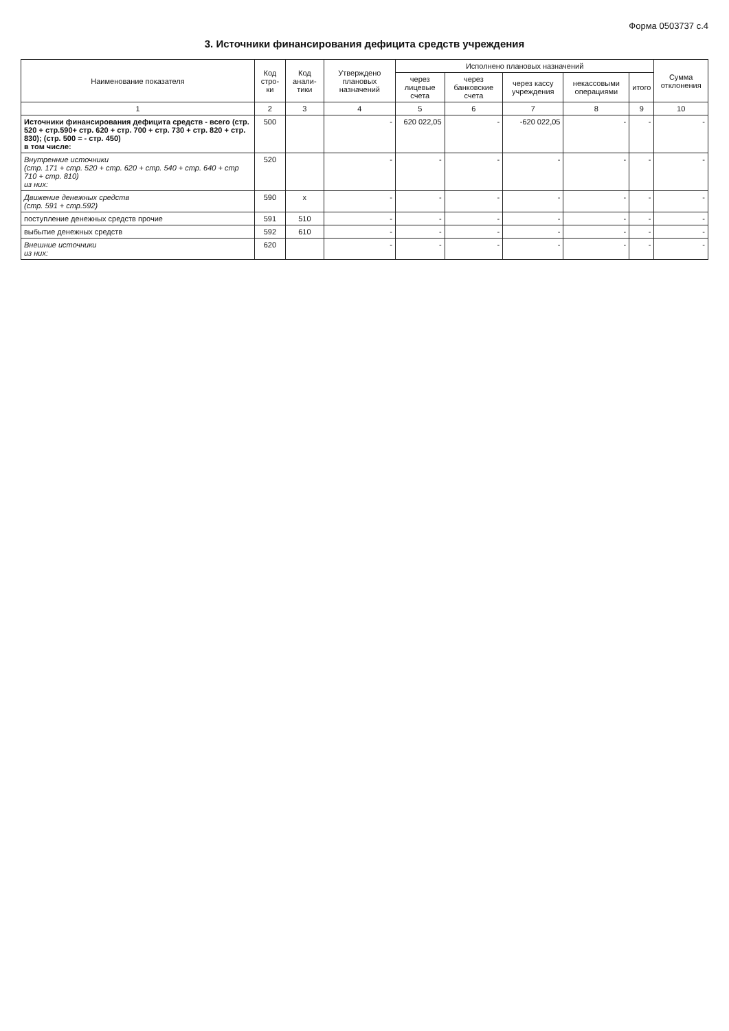Форма 0503737 с.4
3. Источники финансирования дефицита средств учреждения
| Наименование показателя | Код стро-ки | Код анали-тики | Утверждено плановых назначений | Исполнено плановых назначений | | | | | Сумма отклонения |
| --- | --- | --- | --- | --- | --- | --- | --- | --- | --- |
| | | | | через лицевые счета | через банковские счета | через кассу учреждения | некассовыми операциями | итого | |
| 1 | 2 | 3 | 4 | 5 | 6 | 7 | 8 | 9 | 10 |
| Источники финансирования дефицита средств - всего (стр. 520 + стр.590+ стр. 620 + стр. 700 + стр. 730 + стр. 820 + стр. 830); (стр. 500 = - стр. 450) в том числе: | 500 | | - | 620 022,05 | - | -620 022,05 | - | - | - |
| Внутренние источники (стр. 171 + стр. 520 + стр. 620 + стр. 540 + стр. 640 + стр 710 + стр. 810) из них: | 520 | | - | - | - | - | - | - | - |
| Движение денежных средств (стр. 591 + стр.592) | 590 | x | - | - | - | - | - | - | - |
| поступление денежных средств прочие | 591 | 510 | - | - | - | - | - | - | - |
| выбытие денежных средств | 592 | 610 | - | - | - | - | - | - | - |
| Внешние источники из них: | 620 | | - | - | - | - | - | - | - |